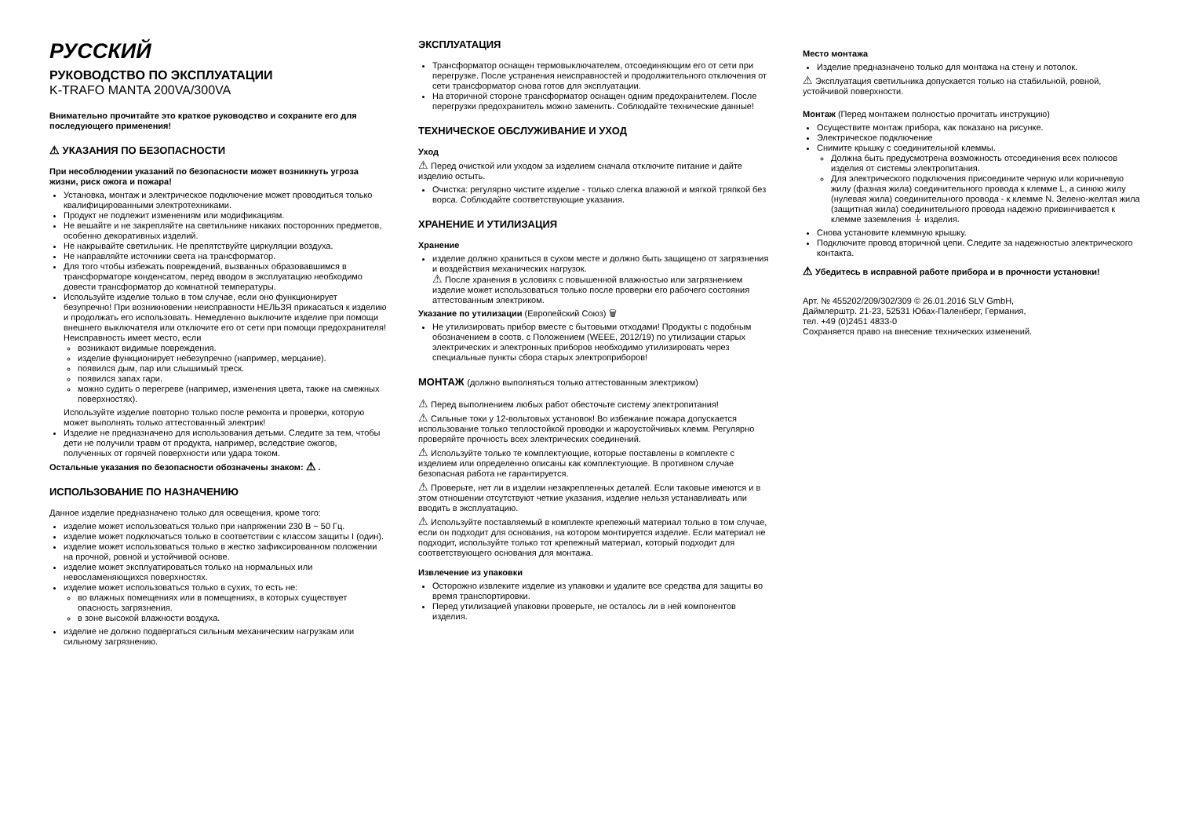РУССКИЙ
РУКОВОДСТВО ПО ЭКСПЛУАТАЦИИ
K-TRAFO MANTA 200VA/300VA
Внимательно прочитайте это краткое руководство и сохраните его для последующего применения!
⚠ УКАЗАНИЯ ПО БЕЗОПАСНОСТИ
При несоблюдении указаний по безопасности может возникнуть угроза жизни, риск ожога и пожара!
Установка, монтаж и электрическое подключение может проводиться только квалифицированными электротехниками.
Продукт не подлежит изменениям или модификациям.
Не вешайте и не закрепляйте на светильнике никаких посторонних предметов, особенно декоративных изделий.
Не накрывайте светильник. Не препятствуйте циркуляции воздуха.
Не направляйте источники света на трансформатор.
Для того чтобы избежать повреждений, вызванных образовавшимся в трансформаторе конденсатом, перед вводом в эксплуатацию необходимо довести трансформатор до комнатной температуры.
Используйте изделие только в том случае, если оно функционирует безупречно! При возникновении неисправности НЕЛЬЗЯ прикасаться к изделию и продолжать его использовать. Немедленно выключите изделие при помощи внешнего выключателя или отключите его от сети при помощи предохранителя!
Неисправность имеет место, если
возникают видимые повреждения.
изделие функционирует небезупречно (например, мерцание).
появился дым, пар или слышимый треск.
появился запах гари.
можно судить о перегреве (например, изменения цвета, также на смежных поверхностях).
Используйте изделие повторно только после ремонта и проверки, которую может выполнять только аттестованный электрик!
Изделие не предназначено для использования детьми. Следите за тем, чтобы дети не получили травм от продукта, например, вследствие ожогов, полученных от горячей поверхности или удара током.
Остальные указания по безопасности обозначены знаком: ⚠ .
ИСПОЛЬЗОВАНИЕ ПО НАЗНАЧЕНИЮ
Данное изделие предназначено только для освещения, кроме того:
изделие может использоваться только при напряжении 230 В ~ 50 Гц.
изделие может подключаться только в соответствии с классом защиты I (один).
изделие может использоваться только в жестко зафиксированном положении на прочной, ровной и устойчивой основе.
изделие может эксплуатироваться только на нормальных или невосламеняющихся поверхностях.
изделие может использоваться только в сухих, то есть не:
во влажных помещениях или в помещениях, в которых существует опасность загрязнения.
в зоне высокой влажности воздуха.
изделие не должно подвергаться сильным механическим нагрузкам или сильному загрязнению.
ЭКСПЛУАТАЦИЯ
Трансформатор оснащен термовыключателем, отсоединяющим его от сети при перегрузке. После устранения неисправностей и продолжительного отключения от сети трансформатор снова готов для эксплуатации.
На вторичной стороне трансформатор оснащен одним предохранителем. После перегрузки предохранитель можно заменить. Соблюдайте технические данные!
ТЕХНИЧЕСКОЕ ОБСЛУЖИВАНИЕ И УХОД
Уход
⚠ Перед очисткой или уходом за изделием сначала отключите питание и дайте изделию остыть.
Очистка: регулярно чистите изделие - только слегка влажной и мягкой тряпкой без ворса. Соблюдайте соответствующие указания.
ХРАНЕНИЕ И УТИЛИЗАЦИЯ
Хранение
изделие должно храниться в сухом месте и должно быть защищено от загрязнения и воздействия механических нагрузок.
⚠ После хранения в условиях с повышенной влажностью или загрязнением изделие может использоваться только после проверки его рабочего состояния аттестованным электриком.
Указание по утилизации (Европейский Союз) 🗑
Не утилизировать прибор вместе с бытовыми отходами! Продукты с подобным обозначением в соотв. с Положением (WEEE, 2012/19) по утилизации старых электрических и электронных приборов необходимо утилизировать через специальные пункты сбора старых электроприборов!
МОНТАЖ (должно выполняться только аттестованным электриком)
⚠ Перед выполнением любых работ обесточьте систему электропитания!
⚠ Сильные токи у 12-вольтовых установок! Во избежание пожара допускается использование только теплостойкой проводки и жароустойчивых клемм. Регулярно проверяйте прочность всех электрических соединений.
⚠ Используйте только те комплектующие, которые поставлены в комплекте с изделием или определенно описаны как комплектующие. В противном случае безопасная работа не гарантируется.
⚠ Проверьте, нет ли в изделии незакрепленных деталей. Если таковые имеются и в этом отношении отсутствуют четкие указания, изделие нельзя устанавливать или вводить в эксплуатацию.
⚠ Используйте поставляемый в комплекте крепежный материал только в том случае, если он подходит для основания, на котором монтируется изделие. Если материал не подходит, используйте только тот крепежный материал, который подходит для соответствующего основания для монтажа.
Извлечение из упаковки
Осторожно извлеките изделие из упаковки и удалите все средства для защиты во время транспортировки.
Перед утилизацией упаковки проверьте, не осталось ли в ней компонентов изделия.
Место монтажа
Изделие предназначено только для монтажа на стену и потолок.
⚠ Эксплуатация светильника допускается только на стабильной, ровной, устойчивой поверхности.
Монтаж (Перед монтажем полностью прочитать инструкцию)
Осуществите монтаж прибора, как показано на рисунке.
Электрическое подключение
Снимите крышку с соединительной клеммы.
Должна быть предусмотрена возможность отсоединения всех полюсов изделия от системы электропитания.
Для электрического подключения присоедините черную или коричневую жилу (фазная жила) соединительного провода к клемме L, а синюю жилу (нулевая жила) соединительного провода - к клемме N. Зелено-желтая жила (защитная жила) соединительного провода надежно привинчивается к клемме заземления ⏚ изделия.
Снова установите клеммную крышку.
Подключите провод вторичной цепи. Следите за надежностью электрического контакта.
⚠ Убедитесь в исправной работе прибора и в прочности установки!
Арт. № 455202/209/302/309 © 26.01.2016 SLV GmbH,
Даймлерштр. 21-23, 52531 Юбах-Паленберг, Германия,
тел. +49 (0)2451 4833-0
Сохраняется право на внесение технических изменений.